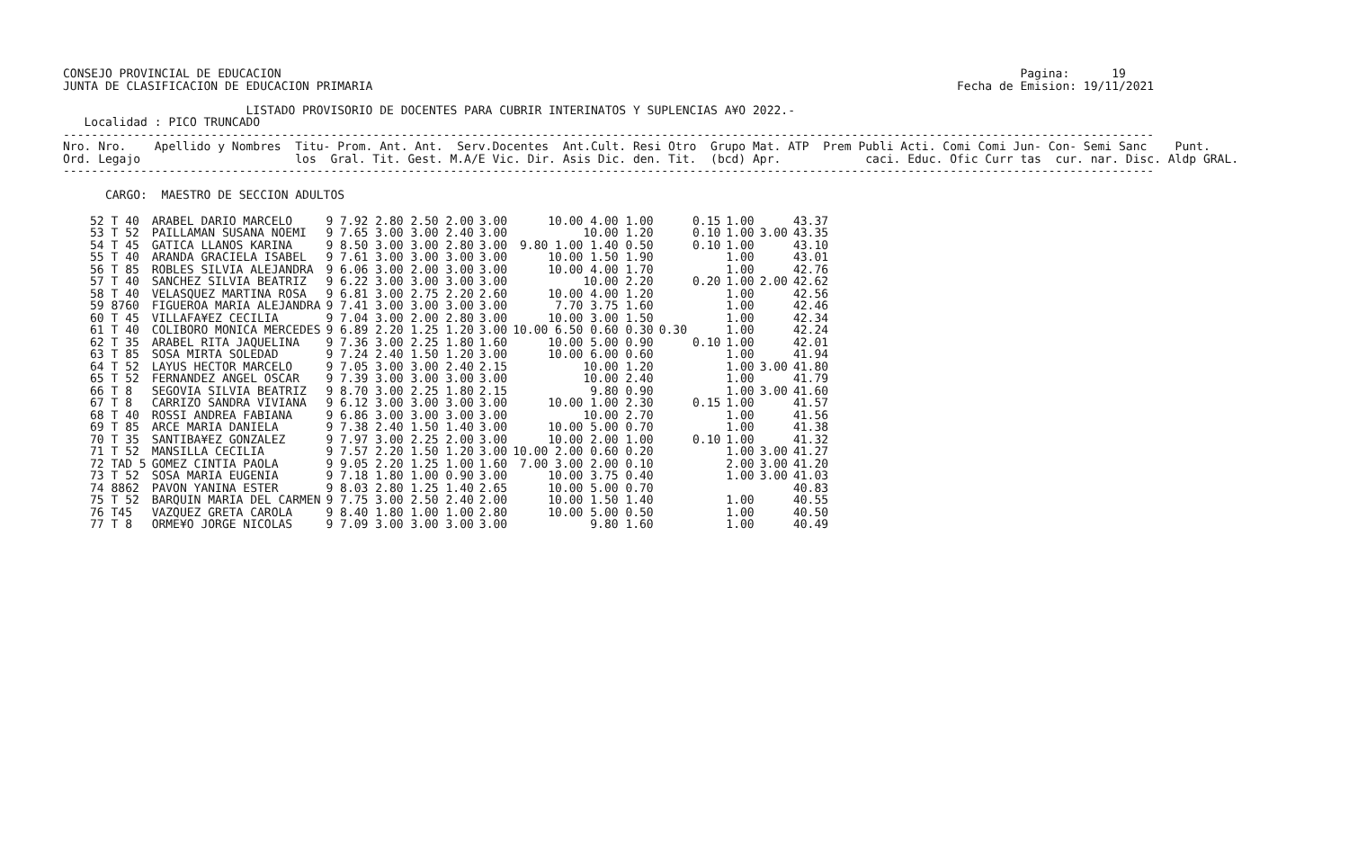CONSEJO PROVINCIAL DE EDUCACION                                                                                                         Pagina:      19
JUNTA DE CLASIFICACION DE EDUCACION PRIMARIA                                                                                   Fecha de Emision: 19/11/2021

                          LISTADO PROVISORIO DE DOCENTES PARA CUBRIR INTERINATOS Y SUPLENCIAS A¥O 2022.-
   Localidad : PICO TRUNCADO
-----------------------------------------------------------------------------------------------------------------------------------------------------------
Nro. Nro.    Apellido y Nombres  Titu- Prom. Ant. Ant.  Serv.Docentes  Ant.Cult. Resi Otro  Grupo Mat. ATP  Prem Publi Acti. Comi Comi Jun- Con- Semi Sanc    Punt.
Ord. Legajo                      los  Gral. Tit. Gest. M.A/E Vic. Dir. Asis Dic. den. Tit.  (bcd) Apr.            caci. Educ. Ofic Curr tas  cur. nar. Disc. Aldp GRAL.
-----------------------------------------------------------------------------------------------------------------------------------------------------------

      CARGO:  MAESTRO DE SECCION ADULTOS
| 52 T 40 | ARABEL DARIO MARCELO | 9 7.92 2.80 2.50 2.00 | 3.00 | 10.00 4.00 1.00 | | 0.15 | 1.00 | | 43.37 |
| 53 T 52 | PAILLAMAN SUSANA NOEMI | 9 7.65 3.00 3.00 2.40 | 3.00 | 10.00 1.20 | | 0.10 | 1.00 | 3.00 | 43.35 |
| 54 T 45 | GATICA LLANOS KARINA | 9 8.50 3.00 3.00 2.80 | 3.00 | 9.80 1.00 1.40 0.50 | | 0.10 | 1.00 | | 43.10 |
| 55 T 40 | ARANDA GRACIELA ISABEL | 9 7.61 3.00 3.00 3.00 | 3.00 | 10.00 1.50 1.90 | | | 1.00 | | 43.01 |
| 56 T 85 | ROBLES SILVIA ALEJANDRA | 9 6.06 3.00 2.00 3.00 | 3.00 | 10.00 4.00 1.70 | | | 1.00 | | 42.76 |
| 57 T 40 | SANCHEZ SILVIA BEATRIZ | 9 6.22 3.00 3.00 3.00 | 3.00 | 10.00 2.20 | | 0.20 | 1.00 | 2.00 | 42.62 |
| 58 T 40 | VELASQUEZ MARTINA ROSA | 9 6.81 3.00 2.75 2.20 | 2.60 | 10.00 4.00 1.20 | | | 1.00 | | 42.56 |
| 59 8760 | FIGUEROA MARIA ALEJANDRA | 9 7.41 3.00 3.00 3.00 | 3.00 | 7.70 3.75 1.60 | | | 1.00 | | 42.46 |
| 60 T 45 | VILLAFA¥EZ CECILIA | 9 7.04 3.00 2.00 2.80 | 3.00 | 10.00 3.00 1.50 | | | 1.00 | | 42.34 |
| 61 T 40 | COLIBORO MONICA MERCEDES | 9 6.89 2.20 1.25 1.20 | 3.00 | 10.00 6.50 0.60 0.30 | 0.30 | | 1.00 | | 42.24 |
| 62 T 35 | ARABEL RITA JAQUELINA | 9 7.36 3.00 2.25 1.80 | 1.60 | 10.00 5.00 0.90 | | 0.10 | 1.00 | | 42.01 |
| 63 T 85 | SOSA MIRTA SOLEDAD | 9 7.24 2.40 1.50 1.20 | 3.00 | 10.00 6.00 0.60 | | | 1.00 | | 41.94 |
| 64 T 52 | LAYUS HECTOR MARCELO | 9 7.05 3.00 3.00 2.40 | 2.15 | 10.00 1.20 | | | 1.00 | 3.00 | 41.80 |
| 65 T 52 | FERNANDEZ ANGEL OSCAR | 9 7.39 3.00 3.00 3.00 | 3.00 | 10.00 2.40 | | | 1.00 | | 41.79 |
| 66 T 8 | SEGOVIA SILVIA BEATRIZ | 9 8.70 3.00 2.25 1.80 | 2.15 | 9.80 0.90 | | | 1.00 | 3.00 | 41.60 |
| 67 T 8 | CARRIZO SANDRA VIVIANA | 9 6.12 3.00 3.00 3.00 | 3.00 | 10.00 1.00 2.30 | | 0.15 | 1.00 | | 41.57 |
| 68 T 40 | ROSSI ANDREA FABIANA | 9 6.86 3.00 3.00 3.00 | 3.00 | 10.00 2.70 | | | 1.00 | | 41.56 |
| 69 T 85 | ARCE MARIA DANIELA | 9 7.38 2.40 1.50 1.40 | 3.00 | 10.00 5.00 0.70 | | | 1.00 | | 41.38 |
| 70 T 35 | SANTIBA¥EZ GONZALEZ | 9 7.97 3.00 2.25 2.00 | 3.00 | 10.00 2.00 1.00 | | 0.10 | 1.00 | | 41.32 |
| 71 T 52 | MANSILLA CECILIA | 9 7.57 2.20 1.50 1.20 | 3.00 | 10.00 2.00 0.60 0.20 | | | 1.00 | 3.00 | 41.27 |
| 72 TAD 5 | GOMEZ CINTIA PAOLA | 9 9.05 2.20 1.25 1.00 | 1.60 | 7.00 3.00 2.00 0.10 | | | 2.00 | 3.00 | 41.20 |
| 73 T 52 | SOSA MARIA EUGENIA | 9 7.18 1.80 1.00 0.90 | 3.00 | 10.00 3.75 0.40 | | | 1.00 | 3.00 | 41.03 |
| 74 8862 | PAVON YANINA ESTER | 9 8.03 2.80 1.25 1.40 | 2.65 | 10.00 5.00 0.70 | | | | | 40.83 |
| 75 T 52 | BARQUIN MARIA DEL CARMEN | 9 7.75 3.00 2.50 2.40 | 2.00 | 10.00 1.50 1.40 | | | 1.00 | | 40.55 |
| 76 T45 | VAZQUEZ GRETA CAROLA | 9 8.40 1.80 1.00 1.00 | 2.80 | 10.00 5.00 0.50 | | | 1.00 | | 40.50 |
| 77 T 8 | ORME¥O JORGE NICOLAS | 9 7.09 3.00 3.00 3.00 | 3.00 | 9.80 1.60 | | | 1.00 | | 40.49 |